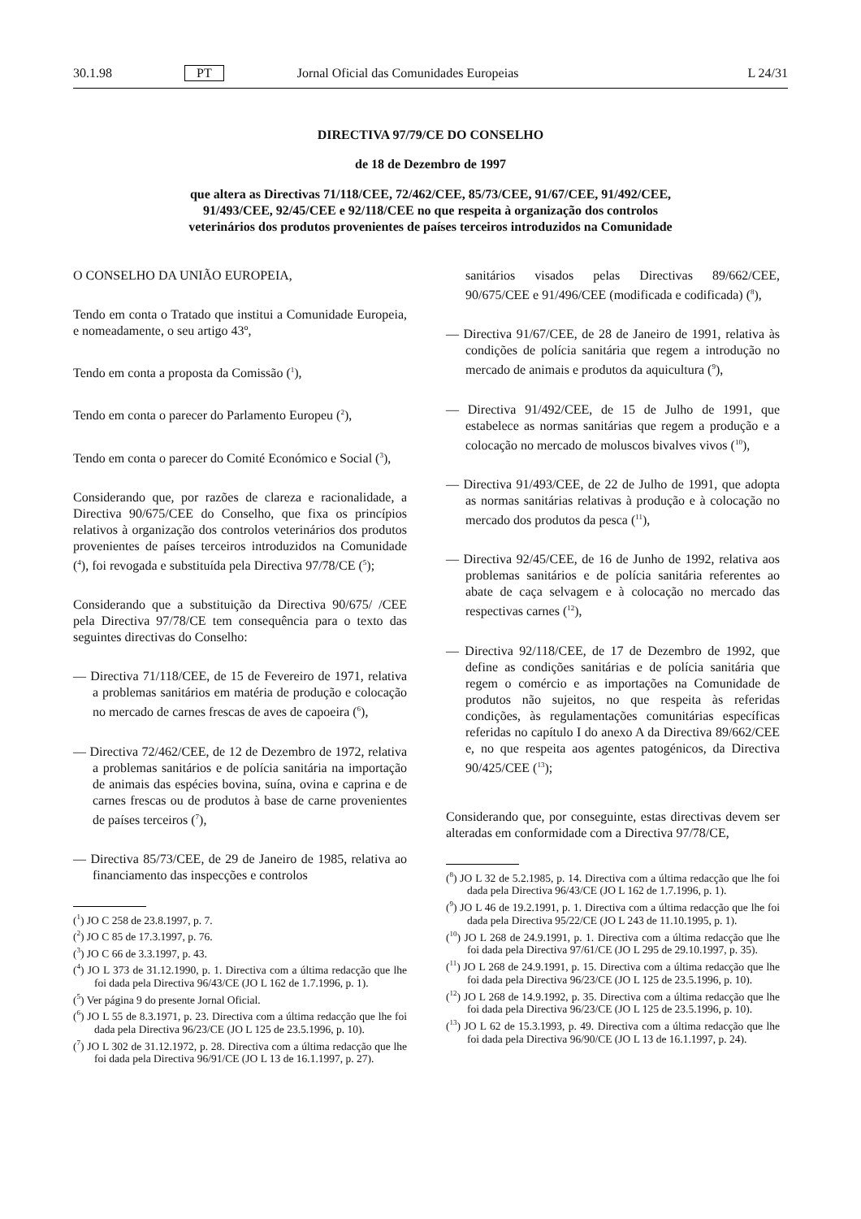30.1.98 PT Jornal Oficial das Comunidades Europeias L 24/31
DIRECTIVA 97/79/CE DO CONSELHO
de 18 de Dezembro de 1997
que altera as Directivas 71/118/CEE, 72/462/CEE, 85/73/CEE, 91/67/CEE, 91/492/CEE,
91/493/CEE, 92/45/CEE e 92/118/CEE no que respeita à organização dos controlos
veterinários dos produtos provenientes de países terceiros introduzidos na Comunidade
O CONSELHO DA UNIÃO EUROPEIA,
Tendo em conta o Tratado que institui a Comunidade Europeia, e nomeadamente, o seu artigo 43º,
Tendo em conta a proposta da Comissão (<sup>1</sup>),
Tendo em conta o parecer do Parlamento Europeu (<sup>2</sup>),
Tendo em conta o parecer do Comité Económico e Social (<sup>3</sup>),
Considerando que, por razões de clareza e racionalidade, a Directiva 90/675/CEE do Conselho, que fixa os princípios relativos à organização dos controlos veterinários dos produtos provenientes de países terceiros introduzidos na Comunidade (<sup>4</sup>), foi revogada e substituída pela Directiva 97/78/CE (<sup>5</sup>);
Considerando que a substituição da Directiva 90/675/ /CEE pela Directiva 97/78/CE tem consequência para o texto das seguintes directivas do Conselho:
— Directiva 71/118/CEE, de 15 de Fevereiro de 1971, relativa a problemas sanitários em matéria de produção e colocação no mercado de carnes frescas de aves de capoeira (<sup>6</sup>),
— Directiva 72/462/CEE, de 12 de Dezembro de 1972, relativa a problemas sanitários e de polícia sanitária na importação de animais das espécies bovina, suína, ovina e caprina e de carnes frescas ou de produtos à base de carne provenientes de países terceiros (<sup>7</sup>),
— Directiva 85/73/CEE, de 29 de Janeiro de 1985, relativa ao financiamento das inspecções e controlos
(<sup>1</sup>) JO C 258 de 23.8.1997, p. 7.
(<sup>2</sup>) JO C 85 de 17.3.1997, p. 76.
(<sup>3</sup>) JO C 66 de 3.3.1997, p. 43.
(<sup>4</sup>) JO L 373 de 31.12.1990, p. 1. Directiva com a última redacção que lhe foi dada pela Directiva 96/43/CE (JO L 162 de 1.7.1996, p. 1).
(<sup>5</sup>) Ver página 9 do presente Jornal Oficial.
(<sup>6</sup>) JO L 55 de 8.3.1971, p. 23. Directiva com a última redacção que lhe foi dada pela Directiva 96/23/CE (JO L 125 de 23.5.1996, p. 10).
(<sup>7</sup>) JO L 302 de 31.12.1972, p. 28. Directiva com a última redacção que lhe foi dada pela Directiva 96/91/CE (JO L 13 de 16.1.1997, p. 27).
sanitários visados pelas Directivas 89/662/CEE, 90/675/CEE e 91/496/CEE (modificada e codificada) (<sup>8</sup>),
— Directiva 91/67/CEE, de 28 de Janeiro de 1991, relativa às condições de polícia sanitária que regem a introdução no mercado de animais e produtos da aquicultura (<sup>9</sup>),
— Directiva 91/492/CEE, de 15 de Julho de 1991, que estabelece as normas sanitárias que regem a produção e a colocação no mercado de moluscos bivalves vivos (<sup>10</sup>),
— Directiva 91/493/CEE, de 22 de Julho de 1991, que adopta as normas sanitárias relativas à produção e à colocação no mercado dos produtos da pesca (<sup>11</sup>),
— Directiva 92/45/CEE, de 16 de Junho de 1992, relativa aos problemas sanitários e de polícia sanitária referentes ao abate de caça selvagem e à colocação no mercado das respectivas carnes (<sup>12</sup>),
— Directiva 92/118/CEE, de 17 de Dezembro de 1992, que define as condições sanitárias e de polícia sanitária que regem o comércio e as importações na Comunidade de produtos não sujeitos, no que respeita às referidas condições, às regulamentações comunitárias específicas referidas no capítulo I do anexo A da Directiva 89/662/CEE e, no que respeita aos agentes patogénicos, da Directiva 90/425/CEE (<sup>13</sup>);
Considerando que, por conseguinte, estas directivas devem ser alteradas em conformidade com a Directiva 97/78/CE,
(<sup>8</sup>) JO L 32 de 5.2.1985, p. 14. Directiva com a última redacção que lhe foi dada pela Directiva 96/43/CE (JO L 162 de 1.7.1996, p. 1).
(<sup>9</sup>) JO L 46 de 19.2.1991, p. 1. Directiva com a última redacção que lhe foi dada pela Directiva 95/22/CE (JO L 243 de 11.10.1995, p. 1).
(<sup>10</sup>) JO L 268 de 24.9.1991, p. 1. Directiva com a última redacção que lhe foi dada pela Directiva 97/61/CE (JO L 295 de 29.10.1997, p. 35).
(<sup>11</sup>) JO L 268 de 24.9.1991, p. 15. Directiva com a última redacção que lhe foi dada pela Directiva 96/23/CE (JO L 125 de 23.5.1996, p. 10).
(<sup>12</sup>) JO L 268 de 14.9.1992, p. 35. Directiva com a última redacção que lhe foi dada pela Directiva 96/23/CE (JO L 125 de 23.5.1996, p. 10).
(<sup>13</sup>) JO L 62 de 15.3.1993, p. 49. Directiva com a última redacção que lhe foi dada pela Directiva 96/90/CE (JO L 13 de 16.1.1997, p. 24).